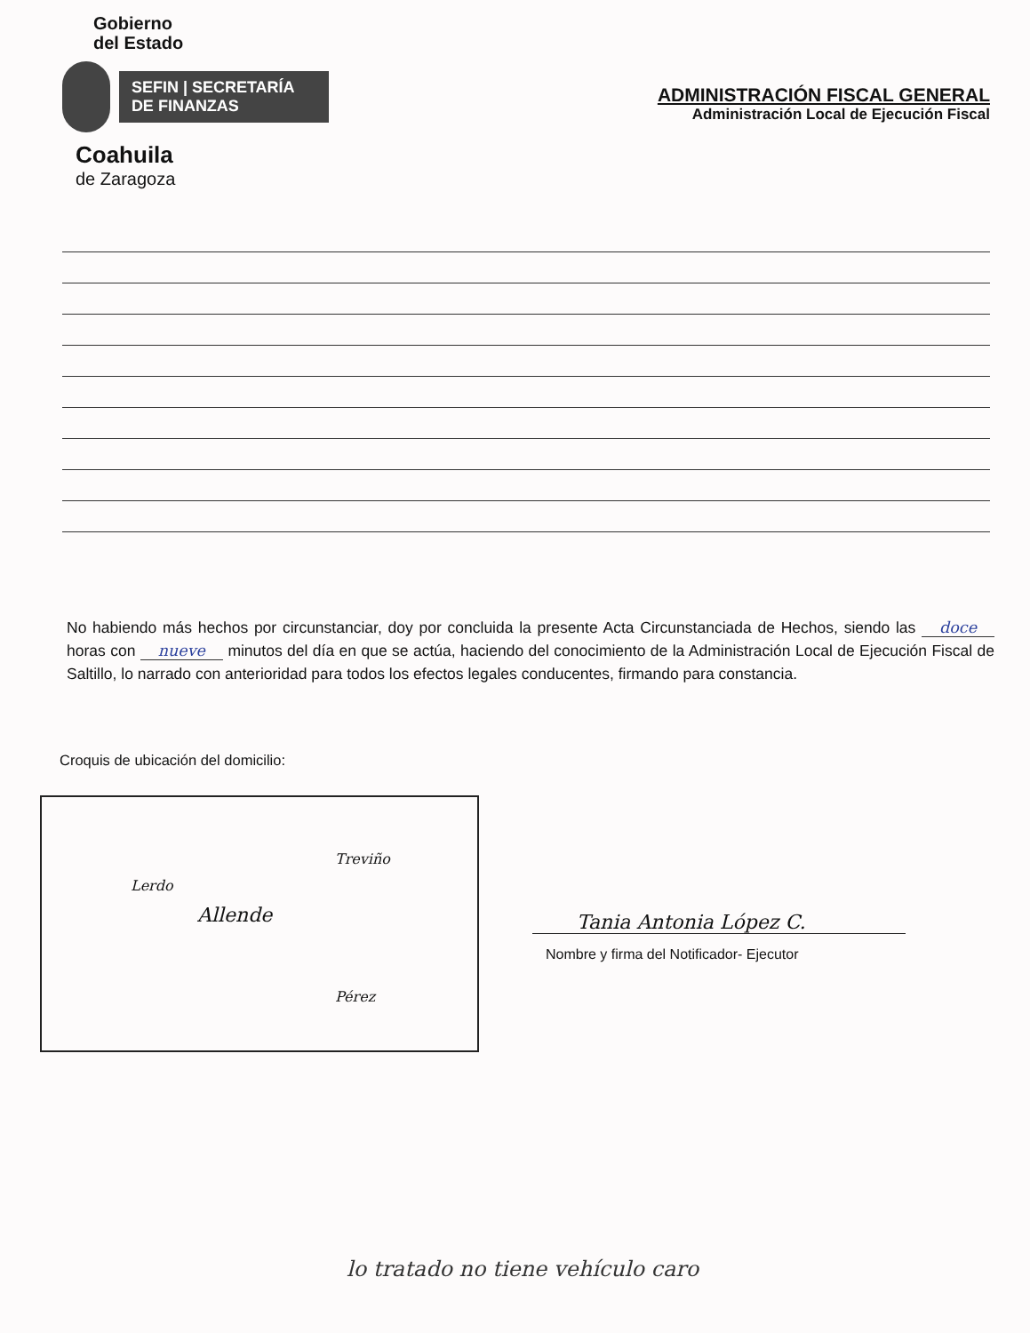Gobierno
del Estado
SEFIN | SECRETARÍA DE FINANZAS
Coahuila
de Zaragoza
ADMINISTRACIÓN FISCAL GENERAL
Administración Local de Ejecución Fiscal
No habiendo más hechos por circunstanciar, doy por concluida la presente Acta Circunstanciada de Hechos, siendo las doce horas con nueve minutos del día en que se actúa, haciendo del conocimiento de la Administración Local de Ejecución Fiscal de Saltillo, lo narrado con anterioridad para todos los efectos legales conducentes, firmando para constancia.
Croquis de ubicación del domicilio:
Lerdo
Allende
Treviño
Pérez
Tania Antonia López C.
Nombre y firma del Notificador- Ejecutor
lo tratado no tiene vehículo caro